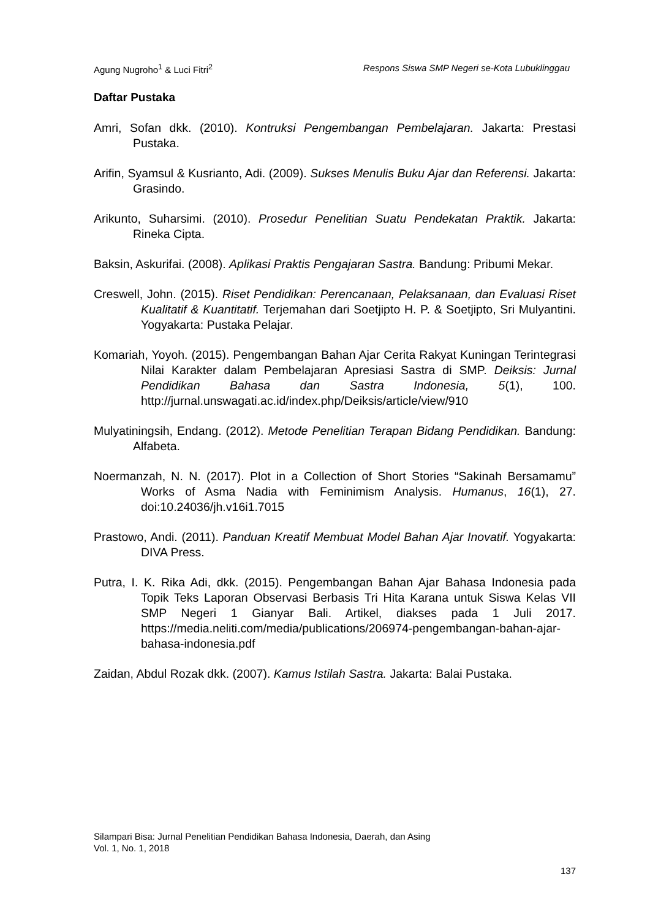Agung Nugroho<sup>1</sup> & Luci Fitri<sup>2</sup> Respons Siswa SMP Negeri se-Kota Lubuklinggau
Daftar Pustaka
Amri, Sofan dkk. (2010). Kontruksi Pengembangan Pembelajaran. Jakarta: Prestasi Pustaka.
Arifin, Syamsul & Kusrianto, Adi. (2009). Sukses Menulis Buku Ajar dan Referensi. Jakarta: Grasindo.
Arikunto, Suharsimi. (2010). Prosedur Penelitian Suatu Pendekatan Praktik. Jakarta: Rineka Cipta.
Baksin, Askurifai. (2008). Aplikasi Praktis Pengajaran Sastra. Bandung: Pribumi Mekar.
Creswell, John. (2015). Riset Pendidikan: Perencanaan, Pelaksanaan, dan Evaluasi Riset Kualitatif & Kuantitatif. Terjemahan dari Soetjipto H. P. & Soetjipto, Sri Mulyantini. Yogyakarta: Pustaka Pelajar.
Komariah, Yoyoh. (2015). Pengembangan Bahan Ajar Cerita Rakyat Kuningan Terintegrasi Nilai Karakter dalam Pembelajaran Apresiasi Sastra di SMP. Deiksis: Jurnal Pendidikan Bahasa dan Sastra Indonesia, 5(1), 100. http://jurnal.unswagati.ac.id/index.php/Deiksis/article/view/910
Mulyatiningsih, Endang. (2012). Metode Penelitian Terapan Bidang Pendidikan. Bandung: Alfabeta.
Noermanzah, N. N. (2017). Plot in a Collection of Short Stories “Sakinah Bersamamu” Works of Asma Nadia with Feminimism Analysis. Humanus, 16(1), 27. doi:10.24036/jh.v16i1.7015
Prastowo, Andi. (2011). Panduan Kreatif Membuat Model Bahan Ajar Inovatif. Yogyakarta: DIVA Press.
Putra, I. K. Rika Adi, dkk. (2015). Pengembangan Bahan Ajar Bahasa Indonesia pada Topik Teks Laporan Observasi Berbasis Tri Hita Karana untuk Siswa Kelas VII SMP Negeri 1 Gianyar Bali. Artikel, diakses pada 1 Juli 2017. https://media.neliti.com/media/publications/206974-pengembangan-bahan-ajar-bahasa-indonesia.pdf
Zaidan, Abdul Rozak dkk. (2007). Kamus Istilah Sastra. Jakarta: Balai Pustaka.
Silampari Bisa: Jurnal Penelitian Pendidikan Bahasa Indonesia, Daerah, dan Asing
Vol. 1, No. 1, 2018
137